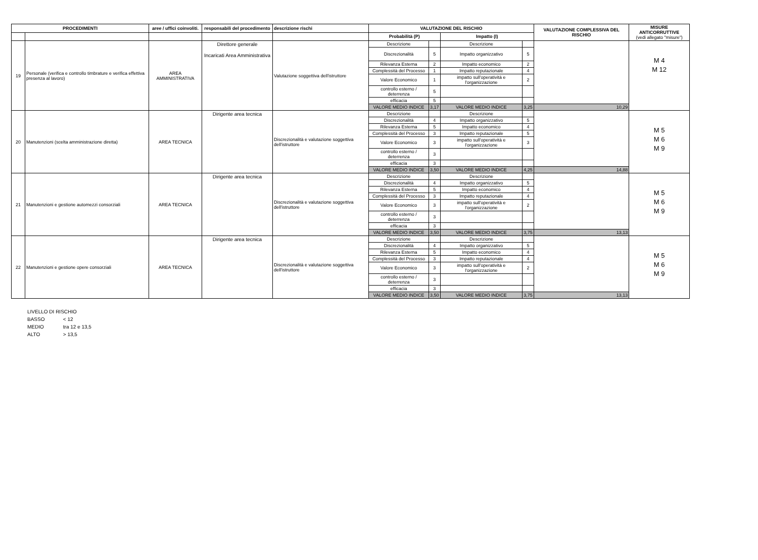| PROCEDIMENTI | | aree / uffici coinvoliti. | responsabili del procedimento | descrizione rischi | VALUTAZIONE DEL RISCHIO | | | | VALUTAZIONE COMPLESSIVA DEL RISCHIO | MISURE ANTICORRUTTIVE (vedi allegato "misure") |
| --- | --- | --- | --- | --- | --- | --- | --- | --- | --- | --- |
| | | | | | Probabilità (P) | | Impatto (I) | | | |
| 19 | Personale (verifica e controllo timbrature e verifica effettiva presenza al lavoro) | AREA AMMINISTRATIVA | Direttore generale Incaricati Area Amministrativa | Valutazione soggettiva dell'istruttore | Descrizione | | Descrizione | | | M 4 M 12 |
| | | | | | Discrezionalità | 5 | Impatto organizzativo | 5 | | |
| | | | | | Rilevanza Esterna | 2 | Impatto economico | 2 | | |
| | | | | | Complessità del Processo | 1 | Impatto reputazionale | 4 | | |
| | | | | | Valore Economico | 1 | impatto sull'operatività e l'organizzazione | 2 | | |
| | | | | | controllo esterno / deterrenza | 5 | | | | |
| | | | | | efficacia | 5 | | | | |
| | | | | | VALORE MEDIO INDICE | 3,17 | VALORE MEDIO INDICE | 3,25 | 10,29 | |
| 20 | Manutenzioni (scelta amministrazione diretta) | AREA TECNICA | Dirigente area tecnica | Discrezionalità e valutazione soggettiva dell'istruttore | Descrizione | | Descrizione | | | M 5 M 6 M 9 |
| | | | | | Discrezionalità | 4 | Impatto organizzativo | 5 | | |
| | | | | | Rilevanza Esterna | 5 | Impatto economico | 4 | | |
| | | | | | Complessità del Processo | 3 | Impatto reputazionale | 5 | | |
| | | | | | Valore Economico | 3 | impatto sull'operatività e l'organizzazione | 3 | | |
| | | | | | controllo esterno / deterrenza | 3 | | | | |
| | | | | | efficacia | 3 | | | | |
| | | | | | VALORE MEDIO INDICE | 3,50 | VALORE MEDIO INDICE | 4,25 | 14,88 | |
| 21 | Manutenzioni e gestione automezzi consorziali | AREA TECNICA | Dirigente area tecnica | Discrezionalità e valutazione soggettiva dell'istruttore | Descrizione | | Descrizione | | | M 5 M 6 M 9 |
| | | | | | Discrezionalità | 4 | Impatto organizzativo | 5 | | |
| | | | | | Rilevanza Esterna | 5 | Impatto economico | 4 | | |
| | | | | | Complessità del Processo | 3 | Impatto reputazionale | 4 | | |
| | | | | | Valore Economico | 3 | impatto sull'operatività e l'organizzazione | 2 | | |
| | | | | | controllo esterno / deterrenza | 3 | | | | |
| | | | | | efficacia | 3 | | | | |
| | | | | | VALORE MEDIO INDICE | 3,50 | VALORE MEDIO INDICE | 3,75 | 13,13 | |
| 22 | Manutenzioni e gestione opere consorziali | AREA TECNICA | Dirigente area tecnica | Discrezionalità e valutazione soggettiva dell'istruttore | Descrizione | | Descrizione | | | M 5 M 6 M 9 |
| | | | | | Discrezionalità | 4 | Impatto organizzativo | 5 | | |
| | | | | | Rilevanza Esterna | 5 | Impatto economico | 4 | | |
| | | | | | Complessità del Processo | 3 | Impatto reputazionale | 4 | | |
| | | | | | Valore Economico | 3 | impatto sull'operatività e l'organizzazione | 2 | | |
| | | | | | controllo esterno / deterrenza | 3 | | | | |
| | | | | | efficacia | 3 | | | | |
| | | | | | VALORE MEDIO INDICE | 3,50 | VALORE MEDIO INDICE | 3,75 | 13,13 | |
LIVELLO DI RISCHIO
BASSO < 12
MEDIO tra 12 e 13,5
ALTO > 13,5